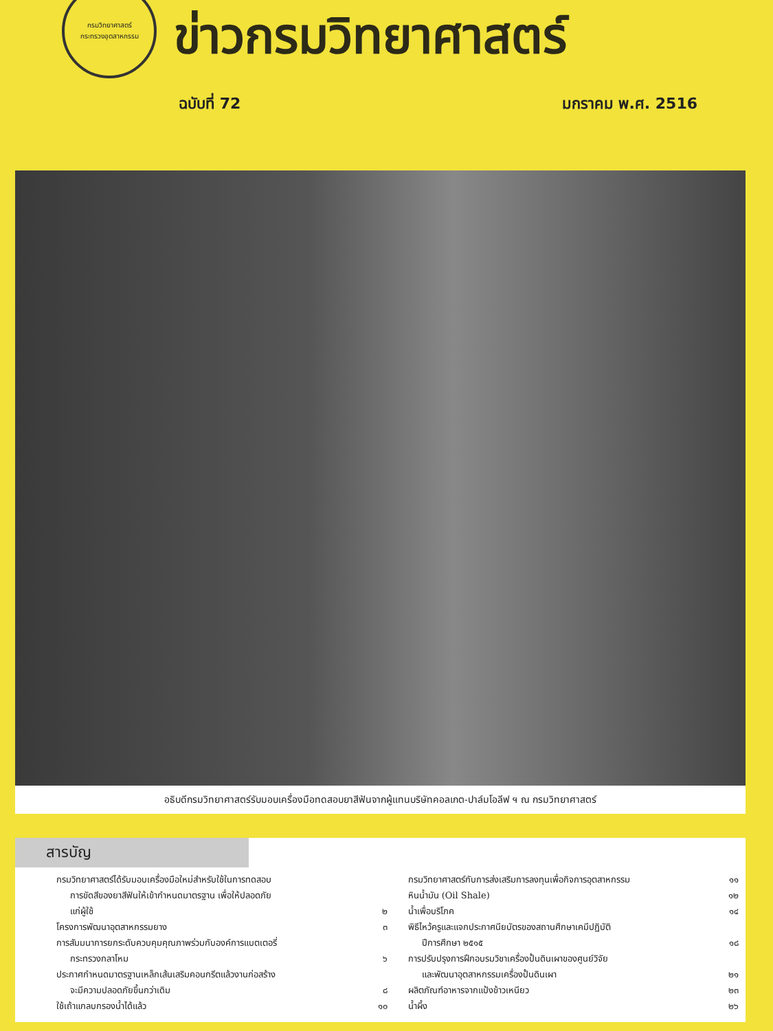กรมวิทยาศาสตร์
กระทรวงอุตสาหกรรม
ข่าวกรมวิทยาศาสตร์
ฉบับที่ 72 มกราคม พ.ศ. 2516
อธิบดีกรมวิทยาศาสตร์รับมอบเครื่องมือทดสอบยาสีฟันจากผู้แทนบริษัทคอลเกต-ปาล์มโอลีฟ ฯ ณ กรมวิทยาศาสตร์
สารบัญ
กรมวิทยาศาสตร์ได้รับมอบเครื่องมือใหม่สำหรับใช้ในการทดสอบ
การขัดสีของยาสีฟันให้เข้ากำหนดมาตรฐาน เพื่อให้ปลอดภัย
แก่ผู้ใช้ ๒
โครงการพัฒนาอุตสาหกรรมยาง ๓
การสัมมนาการยกระดับควบคุมคุณภาพร่วมกับองค์การแบตเตอรี่
กระทรวงกลาโหม ๖
ประกาศกำหนดมาตรฐานเหล็กเส้นเสริมคอนกรีตแล้วงานก่อสร้าง
จะมีความปลอดภัยขึ้นกว่าเดิม ๘
ใช้เถ้าแกลบกรองน้ำได้แล้ว ๑๐
กรมวิทยาศาสตร์กับการส่งเสริมการลงทุนเพื่อกิจการอุตสาหกรรม ๑๑
หินน้ำมัน (Oil Shale) ๑๒
น้ำเพื่อบริโภค ๑๔
พิธีไหว้ครูและแจกประกาศนียบัตรของสถานศึกษาเคมีปฏิบัติ
ปีการศึกษา ๒๕๑๕ ๑๘
การปรับปรุงการฝึกอบรมวิชาเครื่องปั้นดินเผาของศูนย์วิจัย
และพัฒนาอุตสาหกรรมเครื่องปั้นดินเผา ๒๑
ผลิตภัณฑ์อาหารจากแป้งข้าวเหนียว ๒๓
น้ำผึ้ง ๒๖